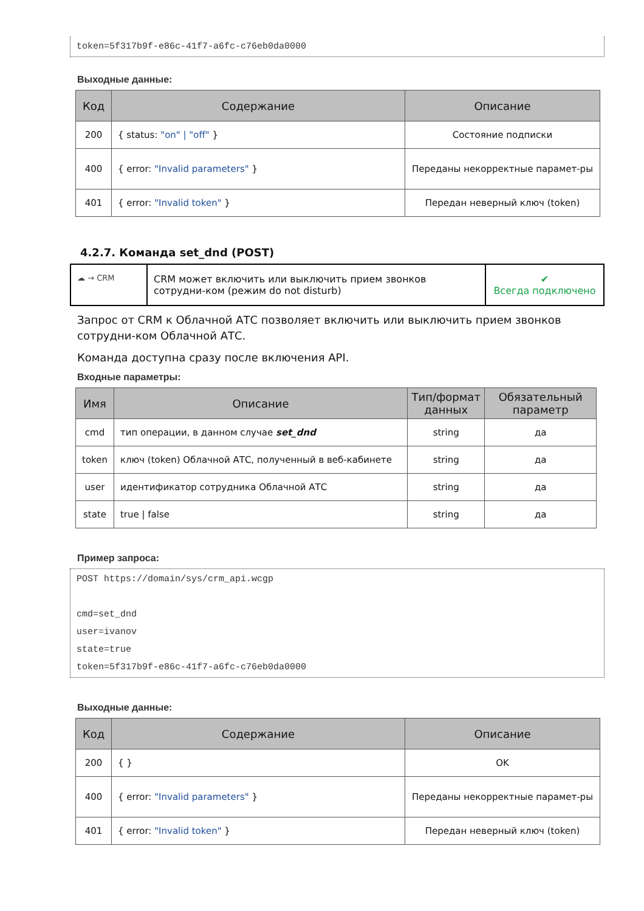token=5f317b9f-e86c-41f7-a6fc-c76eb0da0000
Выходные данные:
| Код | Содержание | Описание |
| --- | --- | --- |
| 200 | { status: "on" / "off" } | Состояние подписки |
| 400 | { error: "Invalid parameters" } | Переданы некорректные парамет-ры |
| 401 | { error: "Invalid token" } | Передан неверный ключ (token) |
4.2.7. Команда set_dnd (POST)
☁ → CRM
CRM может включить или выключить прием звонков сотрудни-ком (режим do not disturb)
✔
Всегда подключено
Запрос от CRM к Облачной АТС позволяет включить или выключить прием звонков сотрудни-ком Облачной АТС.
Команда доступна сразу после включения API.
Входные параметры:
| Имя | Описание | Тип/формат данных | Обязательный параметр |
| --- | --- | --- | --- |
| cmd | тип операции, в данном случае set_dnd | string | да |
| token | ключ (token) Облачной АТС, полученный в веб-кабинете | string | да |
| user | идентификатор сотрудника Облачной АТС | string | да |
| state | true / false | string | да |
Пример запроса:
POST https://domain/sys/crm_api.wcgp
cmd=set_dnd
user=ivanov
state=true
token=5f317b9f-e86c-41f7-a6fc-c76eb0da0000
Выходные данные:
| Код | Содержание | Описание |
| --- | --- | --- |
| 200 | { } | OK |
| 400 | { error: "Invalid parameters" } | Переданы некорректные парамет-ры |
| 401 | { error: "Invalid token" } | Передан неверный ключ (token) |